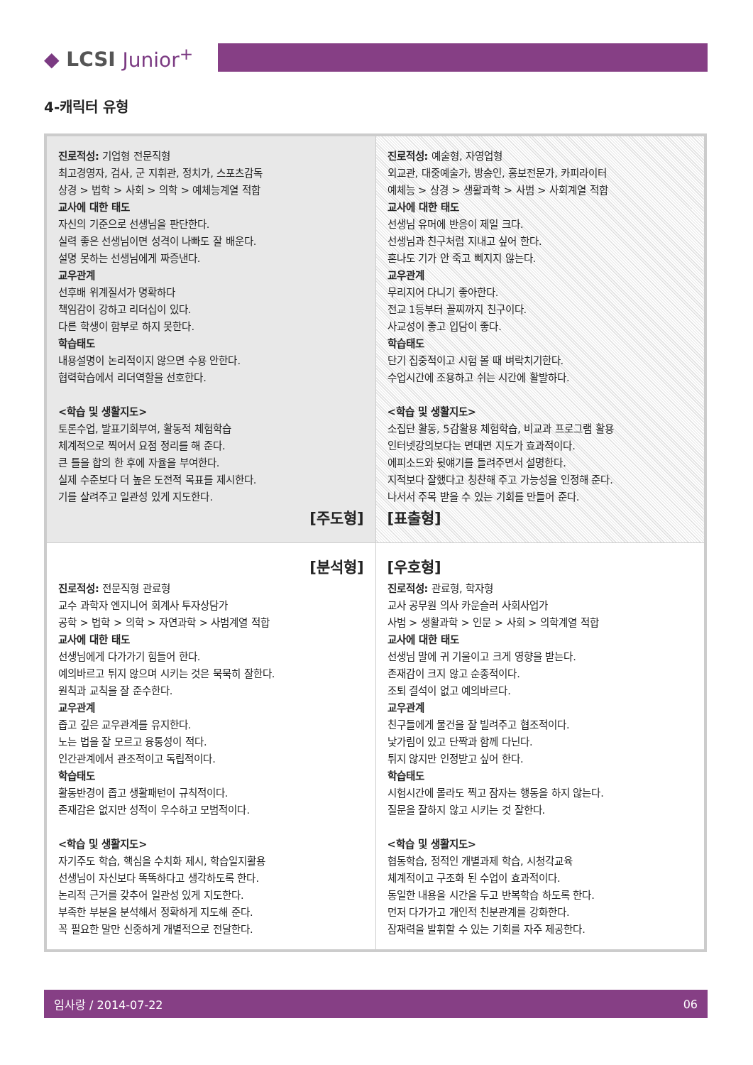◆ LCSI Junior<sup>+</sup>
4-캐릭터 유형
| 진로적성: 기업형 전문직형 최고경영자, 검사, 군 지휘관, 정치가, 스포츠감독 상경 > 법학 > 사회 > 의학 > 예체능계열 적합 교사에 대한 태도 자신의 기준으로 선생님을 판단한다. 실력 좋은 선생님이면 성격이 나빠도 잘 배운다. 설명 못하는 선생님에게 짜증낸다. 교우관계 선후배 위계질서가 명확하다 책임감이 강하고 리더십이 있다. 다른 학생이 함부로 하지 못한다. 학습태도 내용설명이 논리적이지 않으면 수용 안한다. 협력학습에서 리더역할을 선호한다. <학습 및 생활지도> 토론수업, 발표기회부여, 활동적 체험학습 체계적으로 찍어서 요점 정리를 해 준다. 큰 틀을 합의 한 후에 자율을 부여한다. 실제 수준보다 더 높은 도전적 목표를 제시한다. 기를 살려주고 일관성 있게 지도한다. [주도형] | 진로적성: 예술형, 자영업형 외교관, 대중예술가, 방송인, 홍보전문가, 카피라이터 예체능 > 상경 > 생활과학 > 사범 > 사회계열 적합 교사에 대한 태도 선생님 유머에 반응이 제일 크다. 선생님과 친구처럼 지내고 싶어 한다. 혼나도 기가 안 죽고 삐지지 않는다. 교우관계 무리지어 다니기 좋아한다. 전교 1등부터 꼴찌까지 친구이다. 사교성이 좋고 입담이 좋다. 학습태도 단기 집중적이고 시험 볼 때 벼락치기한다. 수업시간에 조용하고 쉬는 시간에 활발하다. <학습 및 생활지도> 소집단 활동, 5감활용 체험학습, 비교과 프로그램 활용 인터넷강의보다는 면대면 지도가 효과적이다. 에피소드와 뒷얘기를 들려주면서 설명한다. 지적보다 잘했다고 칭찬해 주고 가능성을 인정해 준다. 나서서 주목 받을 수 있는 기회를 만들어 준다. [표출형] |
| [분석형] 진로적성: 전문직형 관료형 교수 과학자 엔지니어 회계사 투자상담가 공학 > 법학 > 의학 > 자연과학 > 사범계열 적합 교사에 대한 태도 선생님에게 다가가기 힘들어 한다. 예의바르고 튀지 않으며 시키는 것은 묵묵히 잘한다. 원칙과 교칙을 잘 준수한다. 교우관계 좁고 깊은 교우관계를 유지한다. 노는 법을 잘 모르고 융통성이 적다. 인간관계에서 관조적이고 독립적이다. 학습태도 활동반경이 좁고 생활패턴이 규칙적이다. 존재감은 없지만 성적이 우수하고 모범적이다. <학습 및 생활지도> 자기주도 학습, 핵심을 수치화 제시, 학습일지활용 선생님이 자신보다 똑똑하다고 생각하도록 한다. 논리적 근거를 갖추어 일관성 있게 지도한다. 부족한 부분을 분석해서 정확하게 지도해 준다. 꼭 필요한 말만 신중하게 개별적으로 전달한다. | [우호형] 진로적성: 관료형, 학자형 교사 공무원 의사 카운슬러 사회사업가 사범 > 생활과학 > 인문 > 사회 > 의학계열 적합 교사에 대한 태도 선생님 말에 귀 기울이고 크게 영향을 받는다. 존재감이 크지 않고 순종적이다. 조퇴 결석이 없고 예의바르다. 교우관계 친구들에게 물건을 잘 빌려주고 협조적이다. 낯가림이 있고 단짝과 함께 다닌다. 튀지 않지만 인정받고 싶어 한다. 학습태도 시험시간에 몰라도 찍고 잠자는 행동을 하지 않는다. 질문을 잘하지 않고 시키는 것 잘한다. <학습 및 생활지도> 협동학습, 정적인 개별과제 학습, 시청각교육 체계적이고 구조화 된 수업이 효과적이다. 동일한 내용을 시간을 두고 반복학습 하도록 한다. 먼저 다가가고 개인적 친분관계를 강화한다. 잠재력을 발휘할 수 있는 기회를 자주 제공한다. |
임사랑 / 2014-07-22 06